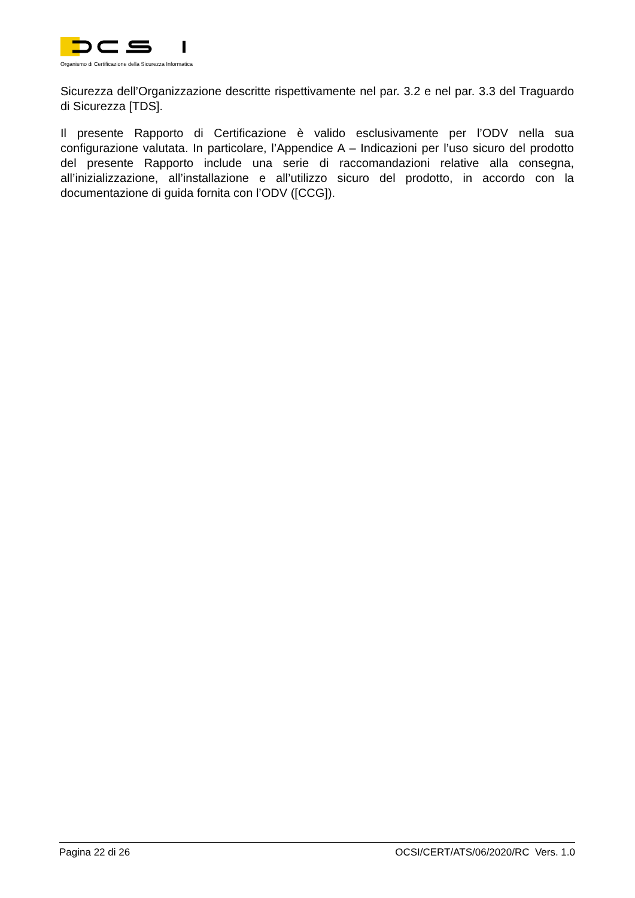Organismo di Certificazione della Sicurezza Informatica
Sicurezza dell’Organizzazione descritte rispettivamente nel par. 3.2 e nel par. 3.3 del Traguardo di Sicurezza [TDS].
Il presente Rapporto di Certificazione è valido esclusivamente per l’ODV nella sua configurazione valutata. In particolare, l’Appendice A – Indicazioni per l’uso sicuro del prodotto del presente Rapporto include una serie di raccomandazioni relative alla consegna, all’inizializzazione, all’installazione e all’utilizzo sicuro del prodotto, in accordo con la documentazione di guida fornita con l’ODV ([CCG]).
Pagina 22 di 26 OCSI/CERT/ATS/06/2020/RC Vers. 1.0